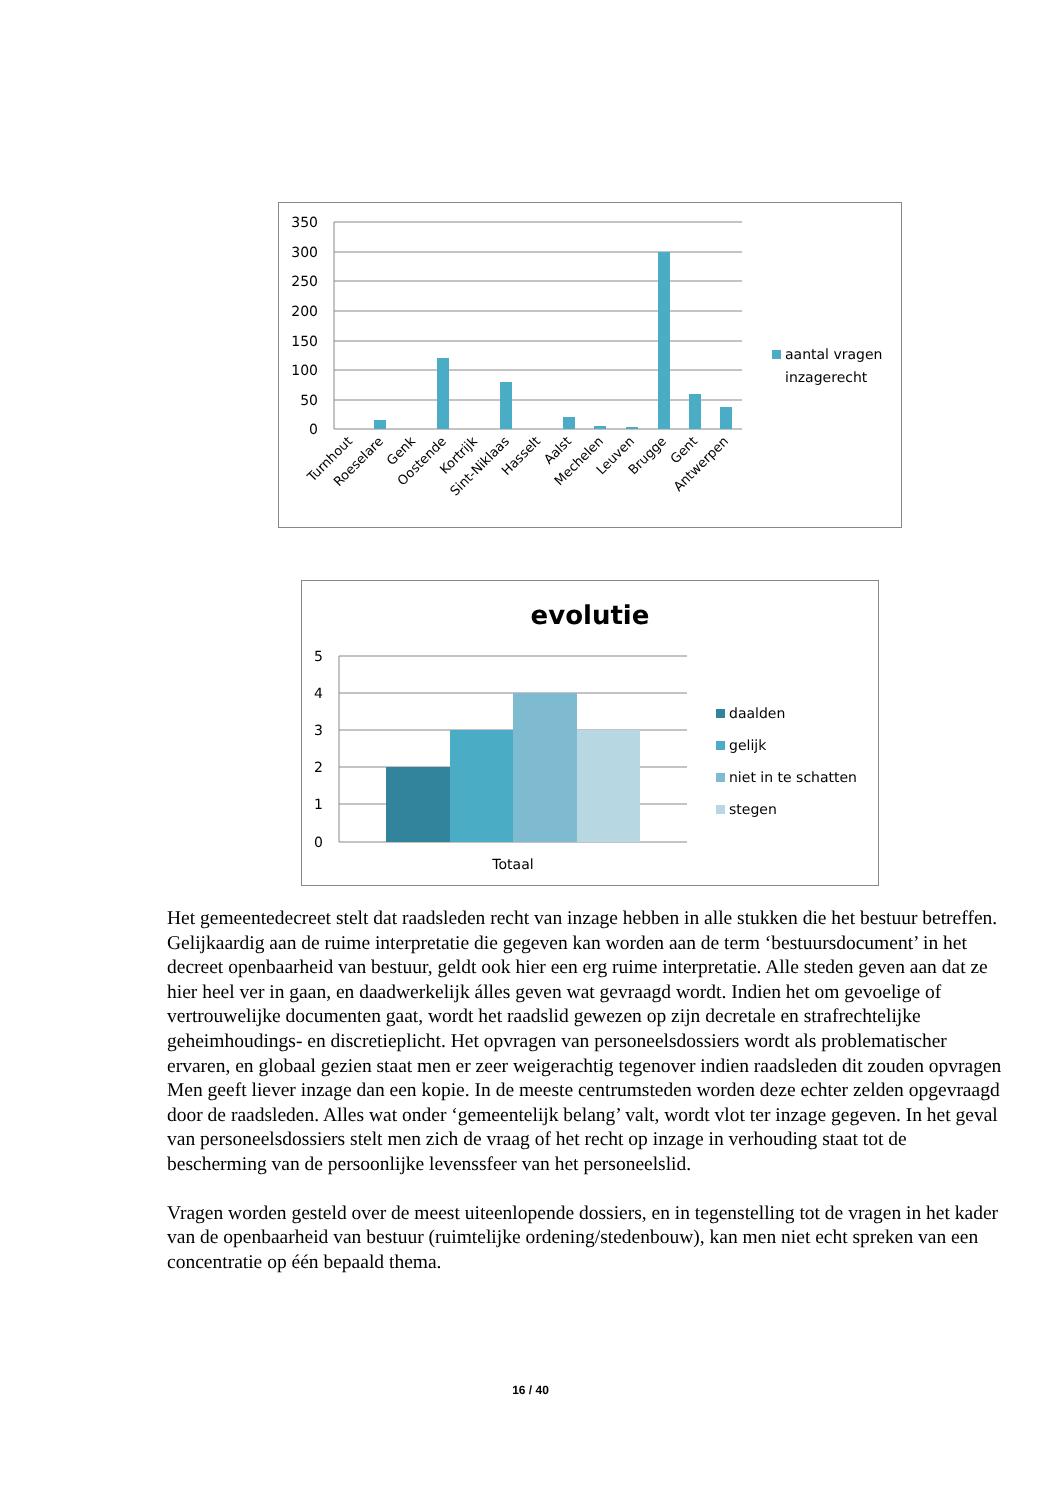350
300
250
200
150
100
50
0
Turnhout
Roeselare
Genk
Oostende
Kortrijk
Sint-Niklaas
Hasselt
Aalst
Mechelen
Leuven
Brugge
Gent
Antwerpen
aantal vragen
inzagerecht
evolutie
5
4
3
2
1
0
Totaal
daalden
gelijk
niet in te schatten
stegen
Het gemeentedecreet stelt dat raadsleden recht van inzage hebben in alle stukken die het bestuur betreffen. Gelijkaardig aan de ruime interpretatie die gegeven kan worden aan de term ‘bestuursdocument’ in het decreet openbaarheid van bestuur, geldt ook hier een erg ruime interpretatie. Alle steden geven aan dat ze hier heel ver in gaan, en daadwerkelijk álles geven wat gevraagd wordt. Indien het om gevoelige of vertrouwelijke documenten gaat, wordt het raadslid gewezen op zijn decretale en strafrechtelijke geheimhoudings- en discretieplicht. Het opvragen van personeelsdossiers wordt als problematischer ervaren, en globaal gezien staat men er zeer weigerachtig tegenover indien raadsleden dit zouden opvragen Men geeft liever inzage dan een kopie. In de meeste centrumsteden worden deze echter zelden opgevraagd door de raadsleden. Alles wat onder ‘gemeentelijk belang’ valt, wordt vlot ter inzage gegeven. In het geval van personeelsdossiers stelt men zich de vraag of het recht op inzage in verhouding staat tot de bescherming van de persoonlijke levenssfeer van het personeelslid.
Vragen worden gesteld over de meest uiteenlopende dossiers, en in tegenstelling tot de vragen in het kader van de openbaarheid van bestuur (ruimtelijke ordening/stedenbouw), kan men niet echt spreken van een concentratie op één bepaald thema.
16 / 40